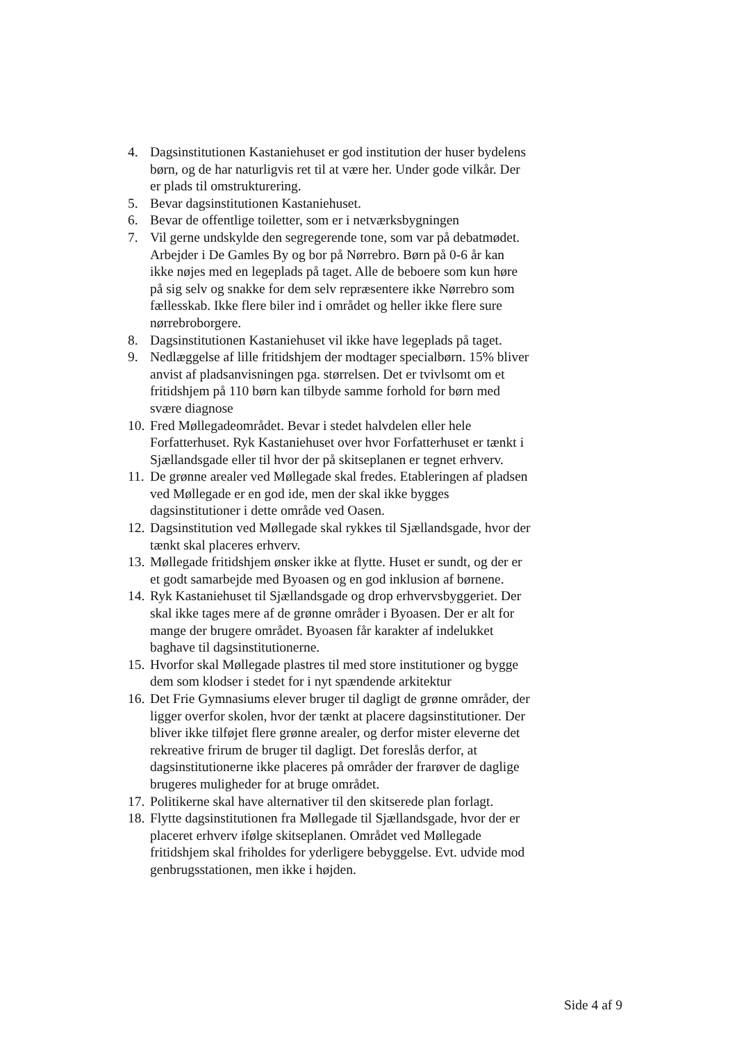4. Dagsinstitutionen Kastaniehuset er god institution der huser bydelens børn, og de har naturligvis ret til at være her. Under gode vilkår. Der er plads til omstrukturering.
5. Bevar dagsinstitutionen Kastaniehuset.
6. Bevar de offentlige toiletter, som er i netværksbygningen
7. Vil gerne undskylde den segregerende tone, som var på debatmødet. Arbejder i De Gamles By og bor på Nørrebro. Børn på 0-6 år kan ikke nøjes med en legeplads på taget. Alle de beboere som kun høre på sig selv og snakke for dem selv repræsentere ikke Nørrebro som fællesskab. Ikke flere biler ind i området og heller ikke flere sure nørrebroborgere.
8. Dagsinstitutionen Kastaniehuset vil ikke have legeplads på taget.
9. Nedlæggelse af lille fritidshjem der modtager specialbørn. 15% bliver anvist af pladsanvisningen pga. størrelsen. Det er tvivlsomt om et fritidshjem på 110 børn kan tilbyde samme forhold for børn med svære diagnose
10. Fred Møllegadeområdet. Bevar i stedet halvdelen eller hele Forfatterhuset. Ryk Kastaniehuset over hvor Forfatterhuset er tænkt i Sjællandsgade eller til hvor der på skitseplanen er tegnet erhverv.
11. De grønne arealer ved Møllegade skal fredes. Etableringen af pladsen ved Møllegade er en god ide, men der skal ikke bygges dagsinstitutioner i dette område ved Oasen.
12. Dagsinstitution ved Møllegade skal rykkes til Sjællandsgade, hvor der tænkt skal placeres erhverv.
13. Møllegade fritidshjem ønsker ikke at flytte. Huset er sundt, og der er et godt samarbejde med Byoasen og en god inklusion af børnene.
14. Ryk Kastaniehuset til Sjællandsgade og drop erhvervsbyggeriet. Der skal ikke tages mere af de grønne områder i Byoasen. Der er alt for mange der brugere området. Byoasen får karakter af indelukket baghave til dagsinstitutionerne.
15. Hvorfor skal Møllegade plastres til med store institutioner og bygge dem som klodser i stedet for i nyt spændende arkitektur
16. Det Frie Gymnasiums elever bruger til dagligt de grønne områder, der ligger overfor skolen, hvor der tænkt at placere dagsinstitutioner. Der bliver ikke tilføjet flere grønne arealer, og derfor mister eleverne det rekreative frirum de bruger til dagligt. Det foreslås derfor, at dagsinstitutionerne ikke placeres på områder der frarøver de daglige brugeres muligheder for at bruge området.
17. Politikerne skal have alternativer til den skitserede plan forlagt.
18. Flytte dagsinstitutionen fra Møllegade til Sjællandsgade, hvor der er placeret erhverv ifølge skitseplanen. Området ved Møllegade fritidshjem skal friholdes for yderligere bebyggelse. Evt. udvide mod genbrugsstationen, men ikke i højden.
Side 4 af 9